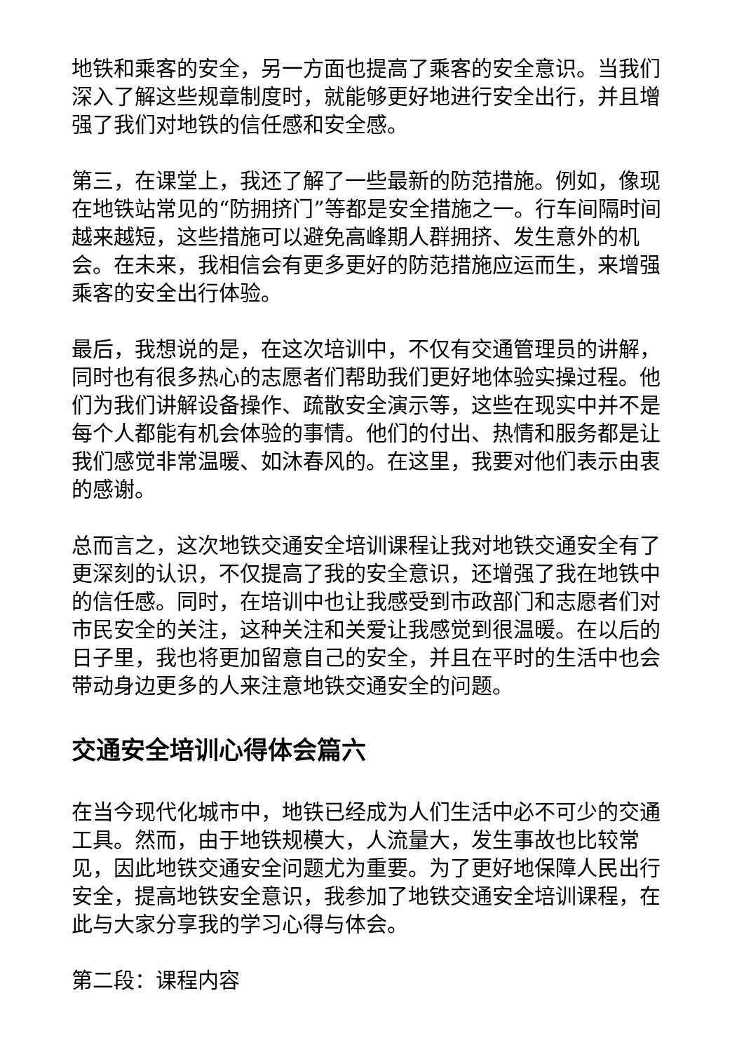地铁和乘客的安全，另一方面也提高了乘客的安全意识。当我们深入了解这些规章制度时，就能够更好地进行安全出行，并且增强了我们对地铁的信任感和安全感。
第三，在课堂上，我还了解了一些最新的防范措施。例如，像现在地铁站常见的“防拥挤门”等都是安全措施之一。行车间隔时间越来越短，这些措施可以避免高峰期人群拥挤、发生意外的机会。在未来，我相信会有更多更好的防范措施应运而生，来增强乘客的安全出行体验。
最后，我想说的是，在这次培训中，不仅有交通管理员的讲解，同时也有很多热心的志愿者们帮助我们更好地体验实操过程。他们为我们讲解设备操作、疏散安全演示等，这些在现实中并不是每个人都能有机会体验的事情。他们的付出、热情和服务都是让我们感觉非常温暖、如沐春风的。在这里，我要对他们表示由衷的感谢。
总而言之，这次地铁交通安全培训课程让我对地铁交通安全有了更深刻的认识，不仅提高了我的安全意识，还增强了我在地铁中的信任感。同时，在培训中也让我感受到市政部门和志愿者们对市民安全的关注，这种关注和关爱让我感觉到很温暖。在以后的日子里，我也将更加留意自己的安全，并且在平时的生活中也会带动身边更多的人来注意地铁交通安全的问题。
交通安全培训心得体会篇六
在当今现代化城市中，地铁已经成为人们生活中必不可少的交通工具。然而，由于地铁规模大，人流量大，发生事故也比较常见，因此地铁交通安全问题尤为重要。为了更好地保障人民出行安全，提高地铁安全意识，我参加了地铁交通安全培训课程，在此与大家分享我的学习心得与体会。
第二段：课程内容